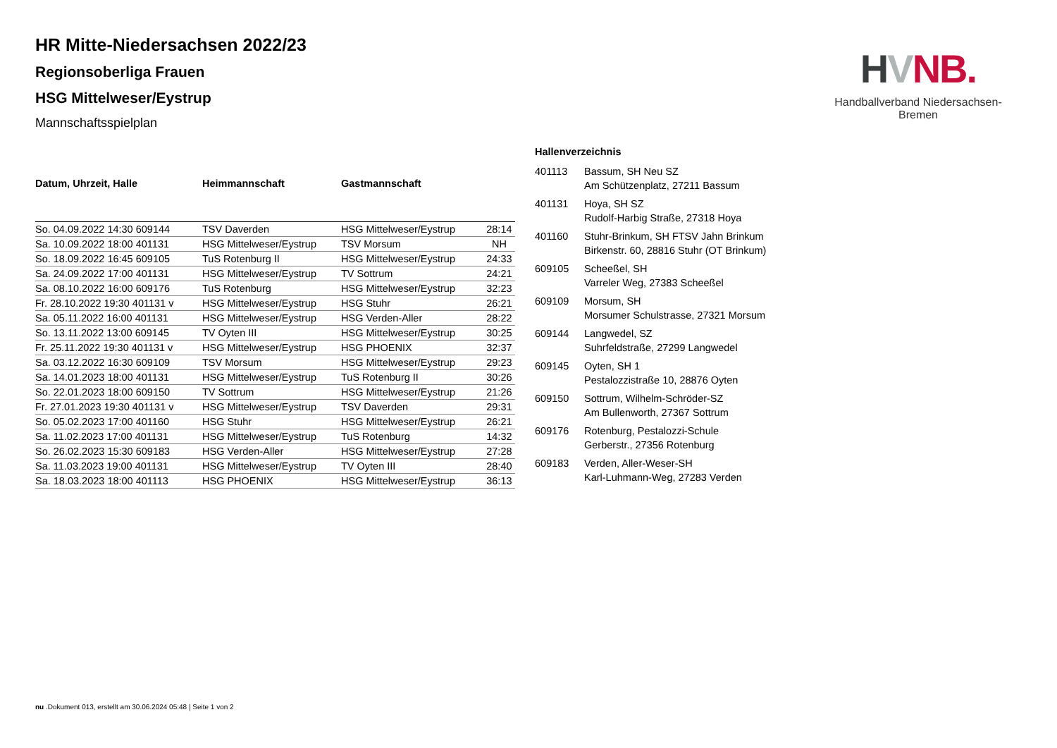HR Mitte-Niedersachsen 2022/23
Regionsoberliga Frauen
HSG Mittelweser/Eystrup
Mannschaftsspielplan
| Datum, Uhrzeit, Halle | Heimmannschaft | Gastmannschaft | |
| --- | --- | --- | --- |
| So. 04.09.2022 14:30 609144 | TSV Daverden | HSG Mittelweser/Eystrup | 28:14 |
| Sa. 10.09.2022 18:00 401131 | HSG Mittelweser/Eystrup | TSV Morsum | NH |
| So. 18.09.2022 16:45 609105 | TuS Rotenburg II | HSG Mittelweser/Eystrup | 24:33 |
| Sa. 24.09.2022 17:00 401131 | HSG Mittelweser/Eystrup | TV Sottrum | 24:21 |
| Sa. 08.10.2022 16:00 609176 | TuS Rotenburg | HSG Mittelweser/Eystrup | 32:23 |
| Fr. 28.10.2022 19:30 401131 v | HSG Mittelweser/Eystrup | HSG Stuhr | 26:21 |
| Sa. 05.11.2022 16:00 401131 | HSG Mittelweser/Eystrup | HSG Verden-Aller | 28:22 |
| So. 13.11.2022 13:00 609145 | TV Oyten III | HSG Mittelweser/Eystrup | 30:25 |
| Fr. 25.11.2022 19:30 401131 v | HSG Mittelweser/Eystrup | HSG PHOENIX | 32:37 |
| Sa. 03.12.2022 16:30 609109 | TSV Morsum | HSG Mittelweser/Eystrup | 29:23 |
| Sa. 14.01.2023 18:00 401131 | HSG Mittelweser/Eystrup | TuS Rotenburg II | 30:26 |
| So. 22.01.2023 18:00 609150 | TV Sottrum | HSG Mittelweser/Eystrup | 21:26 |
| Fr. 27.01.2023 19:30 401131 v | HSG Mittelweser/Eystrup | TSV Daverden | 29:31 |
| So. 05.02.2023 17:00 401160 | HSG Stuhr | HSG Mittelweser/Eystrup | 26:21 |
| Sa. 11.02.2023 17:00 401131 | HSG Mittelweser/Eystrup | TuS Rotenburg | 14:32 |
| So. 26.02.2023 15:30 609183 | HSG Verden-Aller | HSG Mittelweser/Eystrup | 27:28 |
| Sa. 11.03.2023 19:00 401131 | HSG Mittelweser/Eystrup | TV Oyten III | 28:40 |
| Sa. 18.03.2023 18:00 401113 | HSG PHOENIX | HSG Mittelweser/Eystrup | 36:13 |
Hallenverzeichnis
| 401113 | Bassum, SH Neu SZ Am Schützenplatz, 27211 Bassum |
| 401131 | Hoya, SH SZ Rudolf-Harbig Straße, 27318 Hoya |
| 401160 | Stuhr-Brinkum, SH FTSV Jahn Brinkum Birkenstr. 60, 28816 Stuhr (OT Brinkum) |
| 609105 | Scheeßel, SH Varreler Weg, 27383 Scheeßel |
| 609109 | Morsum, SH Morsumer Schulstrasse, 27321 Morsum |
| 609144 | Langwedel, SZ Suhrfeldstraße, 27299 Langwedel |
| 609145 | Oyten, SH 1 Pestalozzistraße 10, 28876 Oyten |
| 609150 | Sottrum, Wilhelm-Schröder-SZ Am Bullenworth, 27367 Sottrum |
| 609176 | Rotenburg, Pestalozzi-Schule Gerberstr., 27356 Rotenburg |
| 609183 | Verden, Aller-Weser-SH Karl-Luhmann-Weg, 27283 Verden |
HVNB.
Handballverband Niedersachsen-Bremen
nu .Dokument 013, erstellt am 30.06.2024 05:48 | Seite 1 von 2